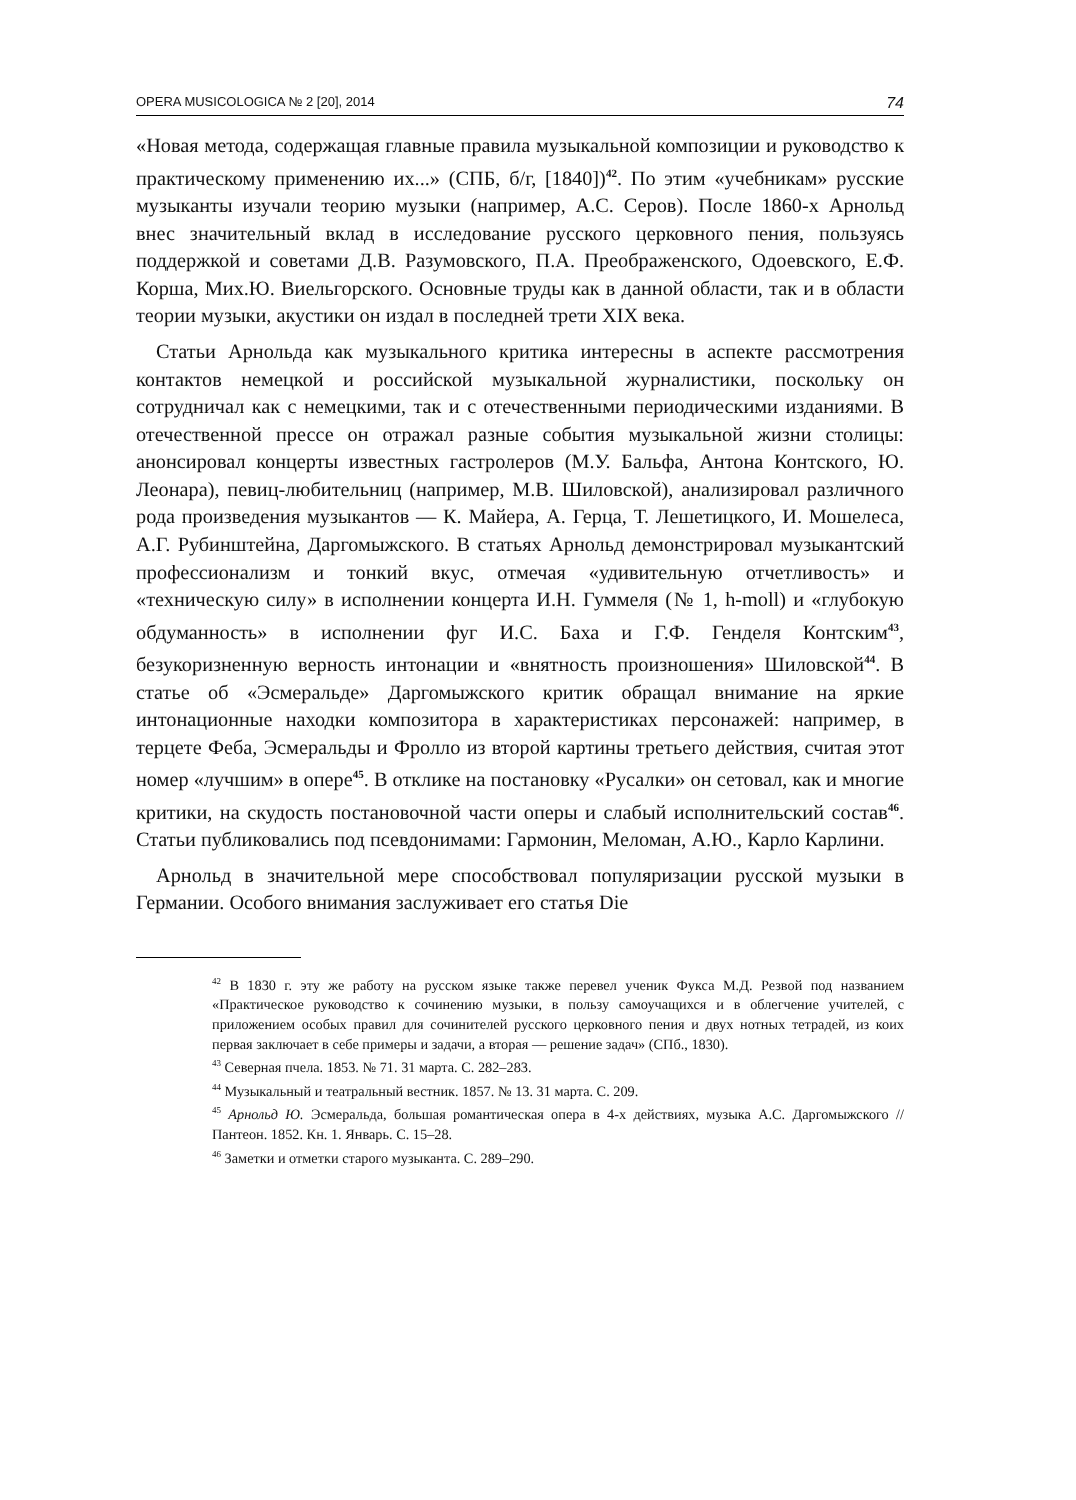OPERA MUSICOLOGICA № 2 [20], 2014 74
«Новая метода, содержащая главные правила музыкальной композиции и руководство к практическому применению их...» (СПБ, б/г, [1840])<sup>42</sup>. По этим «учебникам» русские музыканты изучали теорию музыки (например, А.С. Серов). После 1860-х Арнольд внес значительный вклад в исследование русского церковного пения, пользуясь поддержкой и советами Д.В. Разумовского, П.А. Преображенского, Одоевского, Е.Ф. Корша, Мих.Ю. Виельгорского. Основные труды как в данной области, так и в области теории музыки, акустики он издал в последней трети XIX века.
Статьи Арнольда как музыкального критика интересны в аспекте рассмотрения контактов немецкой и российской музыкальной журналистики, поскольку он сотрудничал как с немецкими, так и с отечественными периодическими изданиями. В отечественной прессе он отражал разные события музыкальной жизни столицы: анонсировал концерты известных гастролеров (М.У. Бальфа, Антона Контского, Ю. Леонара), певиц-любительниц (например, М.В. Шиловской), анализировал различного рода произведения музыкантов — К. Майера, А. Герца, Т. Лешетицкого, И. Мошелеса, А.Г. Рубинштейна, Даргомыжского. В статьях Арнольд демонстрировал музыкантский профессионализм и тонкий вкус, отмечая «удивительную отчетливость» и «техническую силу» в исполнении концерта И.Н. Гуммеля (№ 1, h-moll) и «глубокую обдуманность» в исполнении фуг И.С. Баха и Г.Ф. Генделя Контским<sup>43</sup>, безукоризненную верность интонации и «внятность произношения» Шиловской<sup>44</sup>. В статье об «Эсмеральде» Даргомыжского критик обращал внимание на яркие интонационные находки композитора в характеристиках персонажей: например, в терцете Феба, Эсмеральды и Фролло из второй картины третьего действия, считая этот номер «лучшим» в опере<sup>45</sup>. В отклике на постановку «Русалки» он сетовал, как и многие критики, на скудость постановочной части оперы и слабый исполнительский состав<sup>46</sup>. Статьи публиковались под псевдонимами: Гармонин, Меломан, А.Ю., Карло Карлини.
Арнольд в значительной мере способствовал популяризации русской музыки в Германии. Особого внимания заслуживает его статья Die
<sup>42</sup> В 1830 г. эту же работу на русском языке также перевел ученик Фукса М.Д. Резвой под названием «Практическое руководство к сочинению музыки, в пользу самоучащихся и в облегчение учителей, с приложением особых правил для сочинителей русского церковного пения и двух нотных тетрадей, из коих первая заключает в себе примеры и задачи, а вторая — решение задач» (СПб., 1830).
<sup>43</sup> Северная пчела. 1853. № 71. 31 марта. С. 282–283.
<sup>44</sup> Музыкальный и театральный вестник. 1857. № 13. 31 марта. С. 209.
<sup>45</sup> Арнольд Ю. Эсмеральда, большая романтическая опера в 4-х действиях, музыка А.С. Даргомыжского // Пантеон. 1852. Кн. 1. Январь. С. 15–28.
<sup>46</sup> Заметки и отметки старого музыканта. С. 289–290.